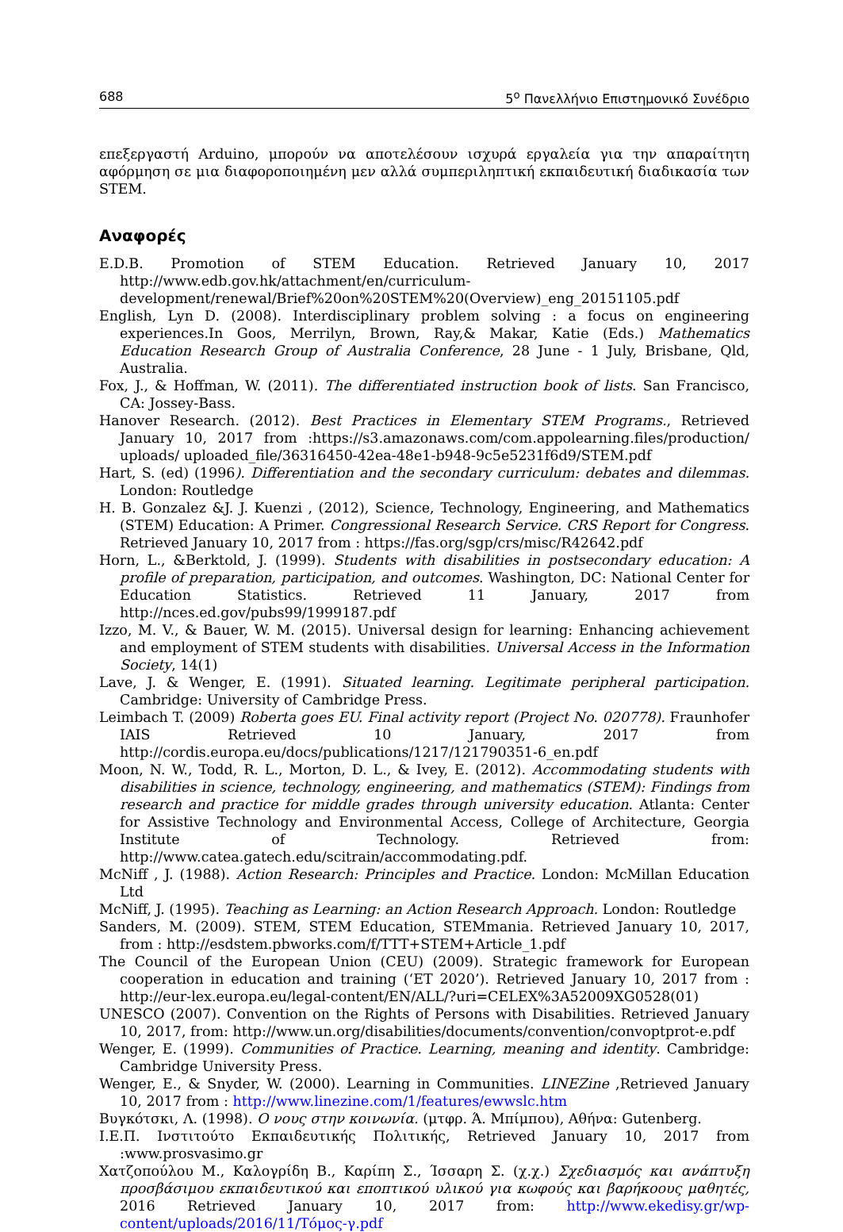688 5<sup>ο</sup> Πανελλήνιο Επιστημονικό Συνέδριο
επεξεργαστή Arduino, μπορούν να αποτελέσουν ισχυρά εργαλεία για την απαραίτητη αφόρμηση σε μια διαφοροποιημένη μεν αλλά συμπεριληπτική εκπαιδευτική διαδικασία των STEM.
Αναφορές
E.D.B. Promotion of STEM Education. Retrieved January 10, 2017 http://www.edb.gov.hk/attachment/en/curriculum-development/renewal/Brief%20on%20STEM%20(Overview)_eng_20151105.pdf
English, Lyn D. (2008). Interdisciplinary problem solving : a focus on engineering experiences.In Goos, Merrilyn, Brown, Ray,& Makar, Katie (Eds.) Mathematics Education Research Group of Australia Conference, 28 June - 1 July, Brisbane, Qld, Australia.
Fox, J., & Hoffman, W. (2011). The differentiated instruction book of lists. San Francisco, CA: Jossey-Bass.
Hanover Research. (2012). Best Practices in Elementary STEM Programs., Retrieved January 10, 2017 from :https://s3.amazonaws.com/com.appolearning.files/production/ uploads/ uploaded_file/36316450-42ea-48e1-b948-9c5e5231f6d9/STEM.pdf
Hart, S. (ed) (1996). Differentiation and the secondary curriculum: debates and dilemmas. London: Routledge
H. B. Gonzalez &J. J. Kuenzi , (2012), Science, Technology, Engineering, and Mathematics (STEM) Education: A Primer. Congressional Research Service. CRS Report for Congress. Retrieved January 10, 2017 from : https://fas.org/sgp/crs/misc/R42642.pdf
Horn, L., &Berktold, J. (1999). Students with disabilities in postsecondary education: A profile of preparation, participation, and outcomes. Washington, DC: National Center for Education Statistics. Retrieved 11 January, 2017 from http://nces.ed.gov/pubs99/1999187.pdf
Izzo, M. V., & Bauer, W. M. (2015). Universal design for learning: Enhancing achievement and employment of STEM students with disabilities. Universal Access in the Information Society, 14(1)
Lave, J. & Wenger, E. (1991). Situated learning. Legitimate peripheral participation. Cambridge: University of Cambridge Press.
Leimbach T. (2009) Roberta goes EU. Final activity report (Project No. 020778). Fraunhofer IAIS Retrieved 10 January, 2017 from http://cordis.europa.eu/docs/publications/1217/121790351-6_en.pdf
Moon, N. W., Todd, R. L., Morton, D. L., & Ivey, E. (2012). Accommodating students with disabilities in science, technology, engineering, and mathematics (STEM): Findings from research and practice for middle grades through university education. Atlanta: Center for Assistive Technology and Environmental Access, College of Architecture, Georgia Institute of Technology. Retrieved from: http://www.catea.gatech.edu/scitrain/accommodating.pdf.
McNiff , J. (1988). Action Research: Principles and Practice. London: McMillan Education Ltd
McNiff, J. (1995). Teaching as Learning: an Action Research Approach. London: Routledge
Sanders, M. (2009). STEM, STEM Education, STEMmania. Retrieved January 10, 2017, from : http://esdstem.pbworks.com/f/TTT+STEM+Article_1.pdf
The Council of the European Union (CEU) (2009). Strategic framework for European cooperation in education and training (‘ET 2020’). Retrieved January 10, 2017 from : http://eur-lex.europa.eu/legal-content/EN/ALL/?uri=CELEX%3A52009XG0528(01)
UNESCO (2007). Convention on the Rights of Persons with Disabilities. Retrieved January 10, 2017, from: http://www.un.org/disabilities/documents/convention/convoptprot-e.pdf
Wenger, E. (1999). Communities of Practice. Learning, meaning and identity. Cambridge: Cambridge University Press.
Wenger, E., & Snyder, W. (2000). Learning in Communities. LINEZine ,Retrieved January 10, 2017 from : http://www.linezine.com/1/features/ewwslc.htm
Βυγκότσκι, Λ. (1998). Ο νους στην κοινωνία. (μτφρ. Ά. Μπίμπου), Αθήνα: Gutenberg.
Ι.Ε.Π. Ινστιτούτο Εκπαιδευτικής Πολιτικής, Retrieved January 10, 2017 from :www.prosvasimo.gr
Χατζοπούλου Μ., Καλογρίδη Β., Καρίπη Σ., Ίσσαρη Σ. (χ.χ.) Σχεδιασμός και ανάπτυξη προσβάσιμου εκπαιδευτικού και εποπτικού υλικού για κωφούς και βαρήκοους μαθητές, 2016 Retrieved January 10, 2017 from: http://www.ekedisy.gr/wp-content/uploads/2016/11/Τόμος-γ.pdf